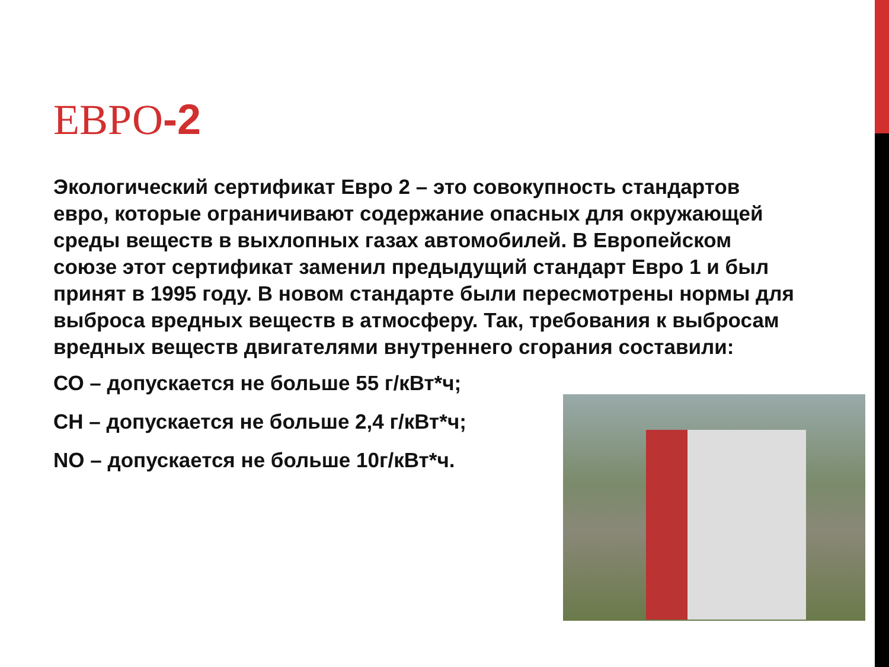ЕВРО-2
Экологический сертификат Евро 2 – это совокупность стандартов евро, которые ограничивают содержание опасных для окружающей среды веществ в выхлопных газах автомобилей. В Европейском союзе этот сертификат заменил предыдущий стандарт Евро 1 и был принят в 1995 году. В новом стандарте были пересмотрены нормы для выброса вредных веществ в атмосферу. Так, требования к выбросам вредных веществ двигателями внутреннего сгорания составили:
СО – допускается не больше 55 г/кВт*ч;
СН – допускается не больше 2,4 г/кВт*ч;
NO – допускается не больше 10г/кВт*ч.